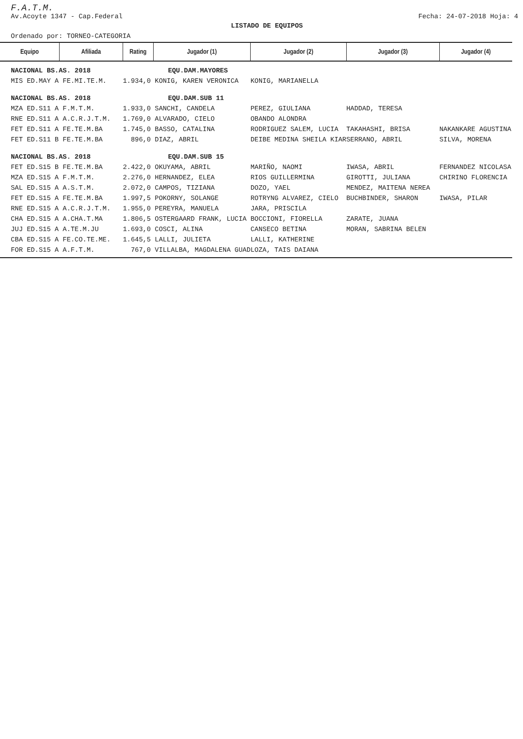F.A.T.M.
Av.Acoyte 1347 - Cap.Federal Fecha: 24-07-2018 Hoja: 4
LISTADO DE EQUIPOS
Ordenado por: TORNEO-CATEGORIA
| Equipo | Afiliada | Rating | Jugador (1) | Jugador (2) | Jugador (3) | Jugador (4) |
| --- | --- | --- | --- | --- | --- | --- |
| NACIONAL BS.AS. 2018 | | | EQU.DAM.MAYORES | | | |
| MIS ED.MAY A FE.MI.TE.M. | | 1.934,0 KONIG, KAREN VERONICA | | KONIG, MARIANELLA | | |
| NACIONAL BS.AS. 2018 | | | EQU.DAM.SUB 11 | | | |
| MZA ED.S11 A F.M.T.M. | | 1.933,0 SANCHI, CANDELA | | PEREZ, GIULIANA | HADDAD, TERESA | |
| RNE ED.S11 A A.C.R.J.T.M. | | 1.769,0 ALVARADO, CIELO | | OBANDO ALONDRA | | |
| FET ED.S11 A FE.TE.M.BA | | 1.745,0 BASSO, CATALINA | | RODRIGUEZ SALEM, LUCIA | TAKAHASHI, BRISA | NAKANKARE AGUSTINA |
| FET ED.S11 B FE.TE.M.BA | | 896,0 DIAZ, ABRIL | | DEIBE MEDINA SHEILA KIAR | SERRANO, ABRIL | SILVA, MORENA |
| NACIONAL BS.AS. 2018 | | | EQU.DAM.SUB 15 | | | |
| FET ED.S15 B FE.TE.M.BA | | 2.422,0 OKUYAMA, ABRIL | | MARIÑO, NAOMI | IWASA, ABRIL | FERNANDEZ NICOLASA |
| MZA ED.S15 A F.M.T.M. | | 2.276,0 HERNANDEZ, ELEA | | RIOS GUILLERMINA | GIROTTI, JULIANA | CHIRINO FLORENCIA |
| SAL ED.S15 A A.S.T.M. | | 2.072,0 CAMPOS, TIZIANA | | DOZO, YAEL | MENDEZ, MAITENA NEREA | |
| FET ED.S15 A FE.TE.M.BA | | 1.997,5 POKORNY, SOLANGE | | ROTRYNG ALVAREZ, CIELO | BUCHBINDER, SHARON | IWASA, PILAR |
| RNE ED.S15 A A.C.R.J.T.M. | | 1.955,0 PEREYRA, MANUELA | | JARA, PRISCILA | | |
| CHA ED.S15 A A.CHA.T.MA | | 1.806,5 OSTERGAARD FRANK, LUCIA | | BOCCIONI, FIORELLA | ZARATE, JUANA | |
| JUJ ED.S15 A A.TE.M.JU | | 1.693,0 COSCI, ALINA | | CANSECO BETINA | MORAN, SABRINA BELEN | |
| CBA ED.S15 A FE.CO.TE.ME. | | 1.645,5 LALLI, JULIETA | | LALLI, KATHERINE | | |
| FOR ED.S15 A A.F.T.M. | | 767,0 VILLALBA, MAGDALENA GUAD | | LOZA, TAIS DAIANA | | |